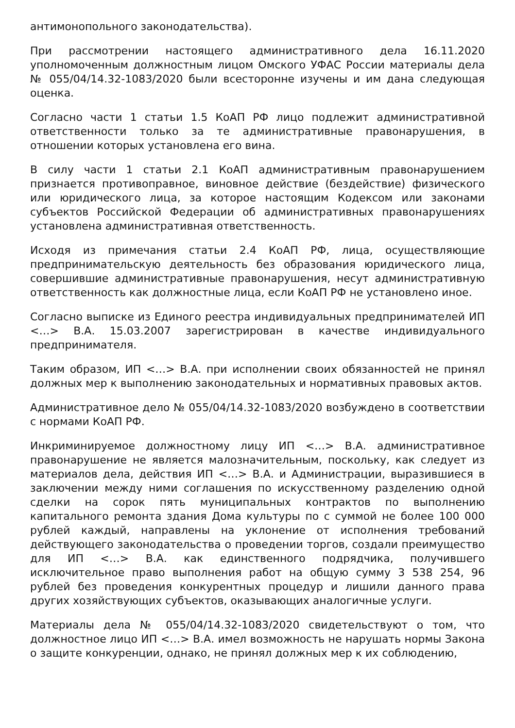антимонопольного законодательства).
При рассмотрении настоящего административного дела 16.11.2020 уполномоченным должностным лицом Омского УФАС России материалы дела № 055/04/14.32-1083/2020 были всесторонне изучены и им дана следующая оценка.
Согласно части 1 статьи 1.5 КоАП РФ лицо подлежит административной ответственности только за те административные правонарушения, в отношении которых установлена его вина.
В силу части 1 статьи 2.1 КоАП административным правонарушением признается противоправное, виновное действие (бездействие) физического или юридического лица, за которое настоящим Кодексом или законами субъектов Российской Федерации об административных правонарушениях установлена административная ответственность.
Исходя из примечания статьи 2.4 КоАП РФ, лица, осуществляющие предпринимательскую деятельность без образования юридического лица, совершившие административные правонарушения, несут административную ответственность как должностные лица, если КоАП РФ не установлено иное.
Согласно выписке из Единого реестра индивидуальных предпринимателей ИП <…> В.А. 15.03.2007 зарегистрирован в качестве индивидуального предпринимателя.
Таким образом, ИП <…> В.А. при исполнении своих обязанностей не принял должных мер к выполнению законодательных и нормативных правовых актов.
Административное дело № 055/04/14.32-1083/2020 возбуждено в соответствии с нормами КоАП РФ.
Инкриминируемое должностному лицу ИП <…> В.А. административное правонарушение не является малозначительным, поскольку, как следует из материалов дела, действия ИП <…> В.А. и Администрации, выразившиеся в заключении между ними соглашения по искусственному разделению одной сделки на сорок пять муниципальных контрактов по выполнению капитального ремонта здания Дома культуры по с суммой не более 100 000 рублей каждый, направлены на уклонение от исполнения требований действующего законодательства о проведении торгов, создали преимущество для ИП <…> В.А. как единственного подрядчика, получившего исключительное право выполнения работ на общую сумму 3 538 254, 96 рублей без проведения конкурентных процедур и лишили данного права других хозяйствующих субъектов, оказывающих аналогичные услуги.
Материалы дела № 055/04/14.32-1083/2020 свидетельствуют о том, что должностное лицо ИП <…> В.А. имел возможность не нарушать нормы Закона о защите конкуренции, однако, не принял должных мер к их соблюдению,